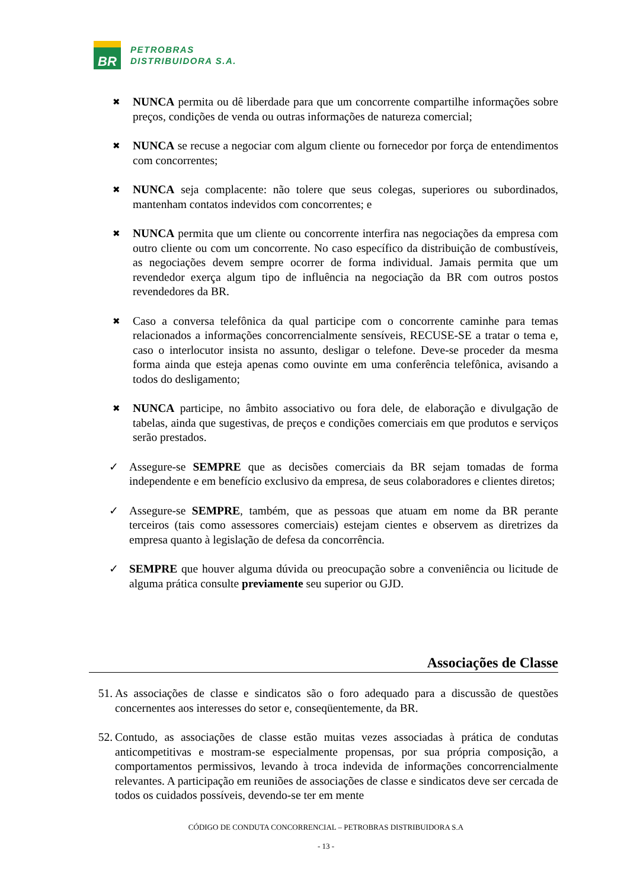BR
PETROBRAS
DISTRIBUIDORA S.A.
✖
NUNCA permita ou dê liberdade para que um concorrente compartilhe informações sobre preços, condições de venda ou outras informações de natureza comercial;
✖
NUNCA se recuse a negociar com algum cliente ou fornecedor por força de entendimentos com concorrentes;
✖
NUNCA seja complacente: não tolere que seus colegas, superiores ou subordinados, mantenham contatos indevidos com concorrentes; e
✖
NUNCA permita que um cliente ou concorrente interfira nas negociações da empresa com outro cliente ou com um concorrente. No caso específico da distribuição de combustíveis, as negociações devem sempre ocorrer de forma individual. Jamais permita que um revendedor exerça algum tipo de influência na negociação da BR com outros postos revendedores da BR.
✖
Caso a conversa telefônica da qual participe com o concorrente caminhe para temas relacionados a informações concorrencialmente sensíveis, RECUSE-SE a tratar o tema e, caso o interlocutor insista no assunto, desligar o telefone. Deve-se proceder da mesma forma ainda que esteja apenas como ouvinte em uma conferência telefônica, avisando a todos do desligamento;
✖
NUNCA participe, no âmbito associativo ou fora dele, de elaboração e divulgação de tabelas, ainda que sugestivas, de preços e condições comerciais em que produtos e serviços serão prestados.
✓ Assegure-se SEMPRE que as decisões comerciais da BR sejam tomadas de forma independente e em benefício exclusivo da empresa, de seus colaboradores e clientes diretos;
✓ Assegure-se SEMPRE, também, que as pessoas que atuam em nome da BR perante terceiros (tais como assessores comerciais) estejam cientes e observem as diretrizes da empresa quanto à legislação de defesa da concorrência.
✓ SEMPRE que houver alguma dúvida ou preocupação sobre a conveniência ou licitude de alguma prática consulte previamente seu superior ou GJD.
Associações de Classe
51. As associações de classe e sindicatos são o foro adequado para a discussão de questões concernentes aos interesses do setor e, conseqüentemente, da BR.
52. Contudo, as associações de classe estão muitas vezes associadas à prática de condutas anticompetitivas e mostram-se especialmente propensas, por sua própria composição, a comportamentos permissivos, levando à troca indevida de informações concorrencialmente relevantes. A participação em reuniões de associações de classe e sindicatos deve ser cercada de todos os cuidados possíveis, devendo-se ter em mente
CÓDIGO DE CONDUTA CONCORRENCIAL – PETROBRAS DISTRIBUIDORA S.A
- 13 -